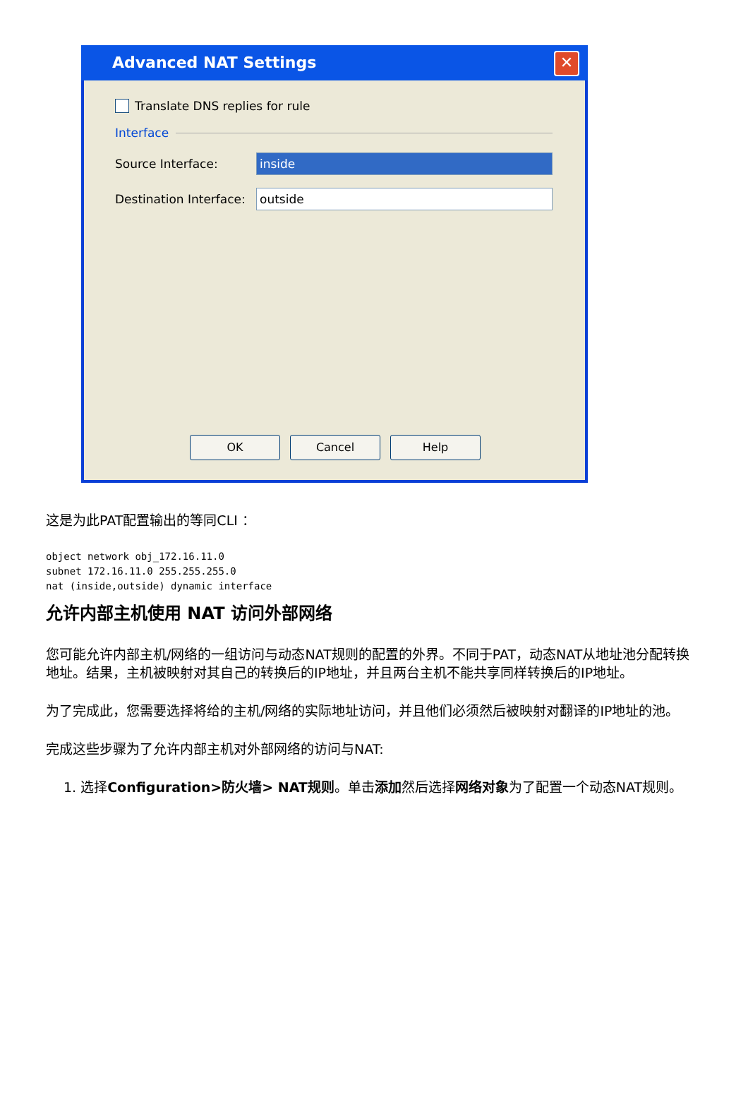Advanced NAT Settings
✕
Translate DNS replies for rule
Interface
Source Interface:
inside
Destination Interface:
outside
OK Cancel Help
这是为此PAT配置输出的等同CLI ：
object network obj_172.16.11.0
subnet 172.16.11.0 255.255.255.0
nat (inside,outside) dynamic interface
允许内部主机使用 NAT 访问外部网络
您可能允许内部主机/网络的一组访问与动态NAT规则的配置的外界。不同于PAT，动态NAT从地址池分配转换地址。结果，主机被映射对其自己的转换后的IP地址，并且两台主机不能共享同样转换后的IP地址。
为了完成此，您需要选择将给的主机/网络的实际地址访问，并且他们必须然后被映射对翻译的IP地址的池。
完成这些步骤为了允许内部主机对外部网络的访问与NAT:
1. 选择Configuration>防火墙> NAT规则。单击添加然后选择网络对象为了配置一个动态NAT规则。